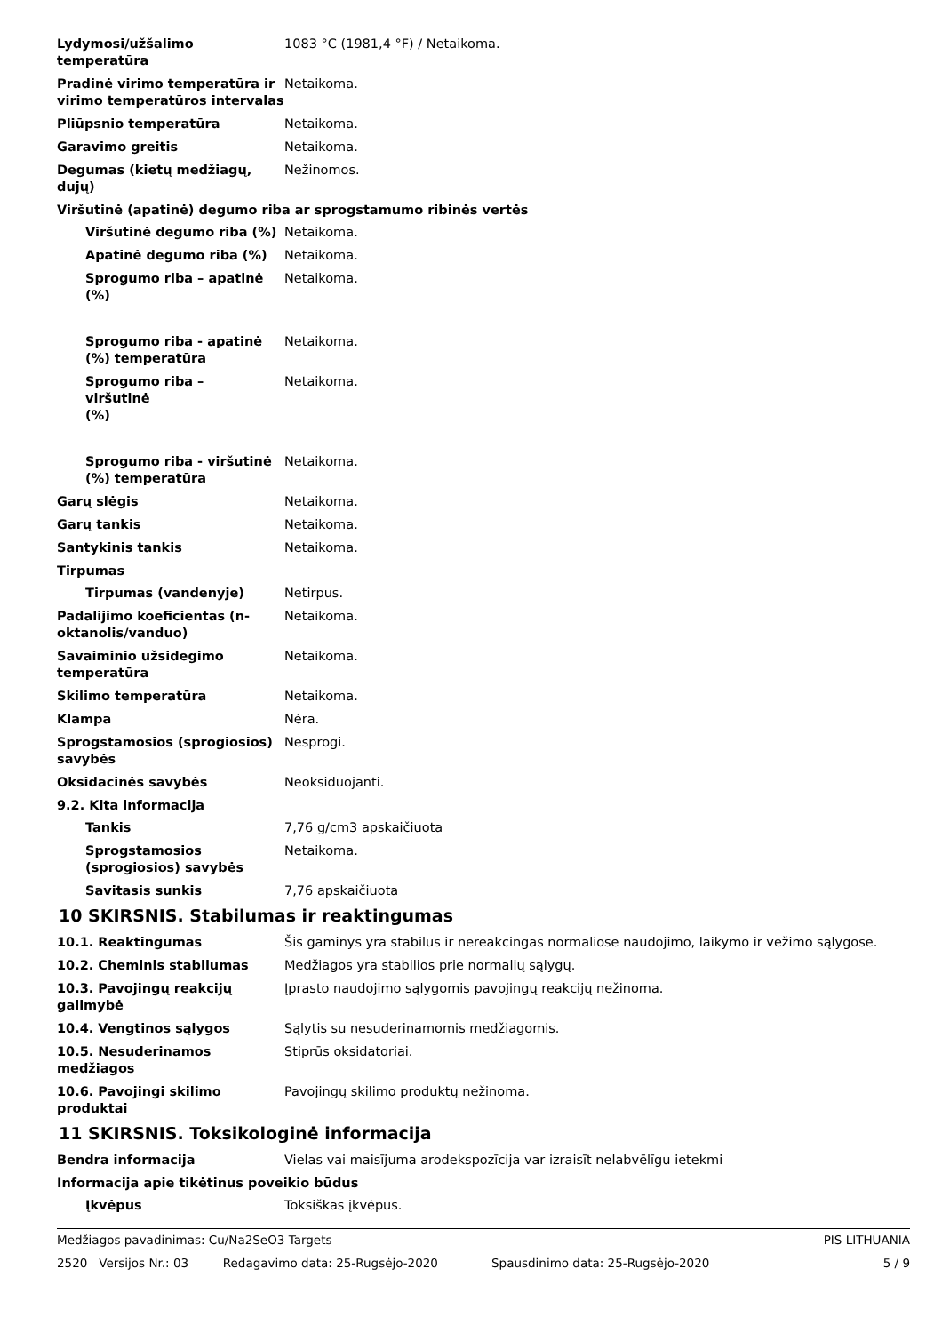Lydymosi/užšalimo temperatūra 1083 °C (1981,4 °F) / Netaikoma.
Pradinė virimo temperatūra ir virimo temperatūros intervalas
Netaikoma.
Pliūpsnio temperatūra Netaikoma.
Garavimo greitis Netaikoma.
Degumas (kietų medžiagų, dujų)
Nežinomos.
Viršutinė (apatinė) degumo riba ar sprogstamumo ribinės vertės
Viršutinė degumo riba (%) Netaikoma.
Apatinė degumo riba (%) Netaikoma.
Sprogumo riba – apatinė (%)
Netaikoma.
Sprogumo riba - apatinė (%) temperatūra
Netaikoma.
Sprogumo riba –
viršutinė
(%)
Netaikoma.
Sprogumo riba - viršutinė (%) temperatūra
Netaikoma.
Garų slėgis Netaikoma.
Garų tankis Netaikoma.
Santykinis tankis Netaikoma.
Tirpumas
Tirpumas (vandenyje) Netirpus.
Padalijimo koeficientas (n-oktanolis/vanduo)
Netaikoma.
Savaiminio užsidegimo temperatūra
Netaikoma.
Skilimo temperatūra Netaikoma.
Klampa Nėra.
Sprogstamosios (sprogiosios) savybės
Nesprogi.
Oksidacinės savybės Neoksiduojanti.
9.2. Kita informacija
Tankis 7,76 g/cm3 apskaičiuota
Sprogstamosios (sprogiosios) savybės
Netaikoma.
Savitasis sunkis 7,76 apskaičiuota
10 SKIRSNIS. Stabilumas ir reaktingumas
10.1. Reaktingumas Šis gaminys yra stabilus ir nereakcingas normaliose naudojimo, laikymo ir vežimo sąlygose.
10.2. Cheminis stabilumas Medžiagos yra stabilios prie normalių sąlygų.
10.3. Pavojingų reakcijų galimybė
Įprasto naudojimo sąlygomis pavojingų reakcijų nežinoma.
10.4. Vengtinos sąlygos Sąlytis su nesuderinamomis medžiagomis.
10.5. Nesuderinamos medžiagos Stiprūs oksidatoriai.
10.6. Pavojingi skilimo produktai
Pavojingų skilimo produktų nežinoma.
11 SKIRSNIS. Toksikologinė informacija
Bendra informacija Vielas vai maisījuma arodekspozīcija var izraisīt nelabvēlīgu ietekmi
Informacija apie tikėtinus poveikio būdus
Įkvėpus Toksiškas įkvėpus.
Medžiagos pavadinimas: Cu/Na2SeO3 Targets PIS LITHUANIA
2520 Versijos Nr.: 03 Redagavimo data: 25-Rugsėjo-2020 Spausdinimo data: 25-Rugsėjo-2020 5 / 9